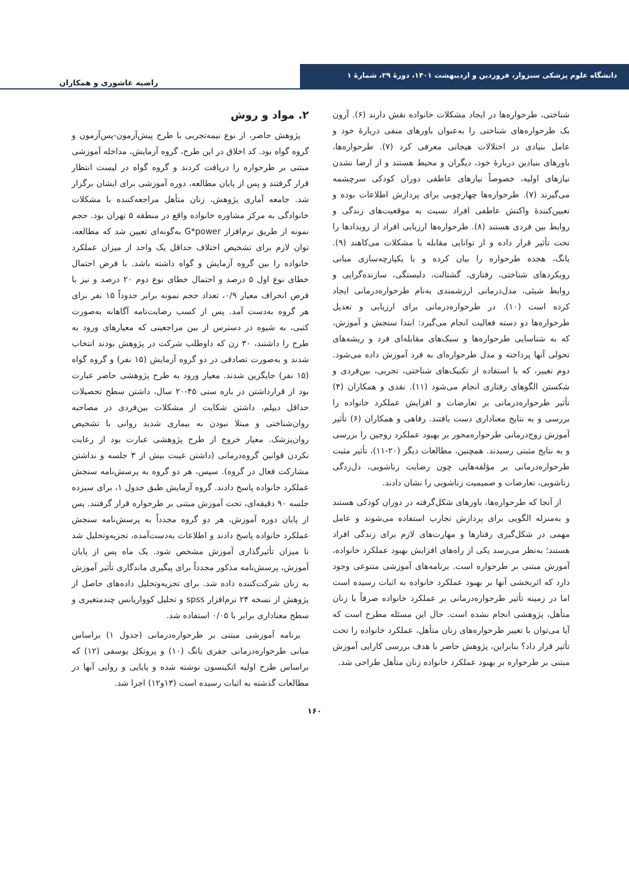دانشگاه علوم پزشکی سبزوار، فروردین و اردیبهشت ۱۴۰۱، دورهٔ ۲۹، شمارهٔ ۱
راضیه عاشوری و همکاران
شناختی، طرحواره‌ها در ایجاد مشکلات خانواده نقش دارند (۶). آرون بک طرحواره‌های شناختی را به‌عنوان باورهای منفی دربارهٔ خود و عامل بنیادی در اختلالات هیجانی معرفی کرد (۷). طرحواره‌ها، باورهای بنیادین دربارهٔ خود، دیگران و محیط هستند و از ارضا نشدن نیازهای اولیه، خصوصاً نیازهای عاطفی دوران کودکی سرچشمه می‌گیرند (۷). طرحواره‌ها چهارچوبی برای پردازش اطلاعات بوده و تعیین‌کنندهٔ واکنش عاطفی افراد نسبت به موقعیت‌های زندگی و روابط بین فردی هستند (۸). طرحواره‌ها ارزیابی افراد از رویدادها را تحت تأثیر قرار داده و از توانایی مقابله با مشکلات می‌کاهند (۹). یانگ، هجده طرحواره را بیان کرده و با یکپارچه‌سازی مبانی رویکردهای شناختی، رفتاری، گشتالت، دلبستگی، سازنده‌گرایی و روابط شیئی، مدل‌درمانی ارزشمندی به‌نام طرحواره‌درمانی ایجاد کرده است (۱۰). در طرحواره‌درمانی برای ارزیابی و تعدیل طرحواره‌ها دو دسته فعالیت انجام می‌گیرد: ابتدا سنجش و آموزش، که به شناسایی طرحواره‌ها و سبک‌های مقابله‌ای فرد و ریشه‌های تحولی آنها پرداخته و مدل طرحواره‌ای به فرد آموزش داده می‌شود. دوم تغییر، که با استفاده از تکنیک‌های شناختی، تجربی، بین‌فردی و شکستن الگوهای رفتاری انجام می‌شود (۱۱). نقدی و همکاران (۴) تأثیر طرحواره‌درمانی بر تعارضات و افزایش عملکرد خانواده را بررسی و به نتایج معناداری دست یافتند. رفاهی و همکاران (۶) تأثیر آموزش زوج‌درمانی طرحواره‌محور بر بهبود عملکرد زوجین را بررسی و به نتایج مثبتی رسیدند. همچنین، مطالعات دیگر (۲۰-۱۱)، تأثیر مثبت طرحواره‌درمانی بر مؤلفه‌هایی چون رضایت زناشویی، دل‌زدگی زناشویی، تعارضات و صمیمیت زناشویی را نشان دادند.
از آنجا که طرحواره‌ها، باورهای شکل‌گرفته در دوران کودکی هستند و به‌منزله الگویی برای پردازش تجارب استفاده می‌شوند و عامل مهمی در شکل‌گیری رفتارها و مهارت‌های لازم برای زندگی افراد هستند؛ به‌نظر می‌رسد یکی از راه‌های افزایش بهبود عملکرد خانواده، آموزش مبتنی بر طرحواره است. برنامه‌های آموزشی متنوعی وجود دارد که اثربخشی آنها بر بهبود عملکرد خانواده به اثبات رسیده است اما در زمینه تأثیر طرحواره‌درمانی بر عملکرد خانواده صرفاً با زنان متأهل، پژوهشی انجام نشده است. حال این مسئله مطرح است که آیا می‌توان با تغییر طرحواره‌های زنان متأهل، عملکرد خانواده را تحت تأثیر قرار داد؟ بنابراین، پژوهش حاضر با هدف بررسی کارایی آموزش مبتنی بر طرحواره بر بهبود عملکرد خانواده زنان متأهل طراحی شد.
۲. مواد و روش
پژوهش حاضر، از نوع نیمه‌تجربی با طرح پیش‌آزمون-پس‌آزمون و گروه گواه بود. کد اخلاق در این طرح، گروه آزمایش، مداخله آموزشی مبتنی بر طرحواره را دریافت کردند و گروه گواه در لیست انتظار قرار گرفتند و پس از پایان مطالعه، دوره آموزشی برای ایشان برگزار شد. جامعه آماری پژوهش، زنان متأهل مراجعه‌کننده با مشکلات خانوادگی به مرکز مشاوره خانواده واقع در منطقه ۵ تهران بود. حجم نمونه از طریق نرم‌افزار G*power به‌گونه‌ای تعیین شد که مطالعه، توان لازم برای تشخیص اختلاف حداقل یک واحد از میزان عملکرد خانواده را بین گروه آزمایش و گواه داشته باشد. با فرض احتمال خطای نوع اول ۵ درصد و احتمال خطای نوع دوم ۲۰ درصد و نیز با فرض انحراف معیار ۰/۹، تعداد حجم نمونه برابر حدوداً ۱۵ نفر برای هر گروه به‌دست آمد. پس از کسب رضایت‌نامه آگاهانه به‌صورت کتبی، به شیوه در دسترس از بین مراجعینی که معیارهای ورود به طرح را داشتند، ۳۰ زن که داوطلب شرکت در پژوهش بودند انتخاب شدند و به‌صورت تصادفی در دو گروه آزمایش (۱۵ نفر) و گروه گواه (۱۵ نفر) جایگزین شدند. معیار ورود به طرح پژوهشی حاضر عبارت بود از قرارداشتن در بازه سنی ۴۵-۲۰ سال، داشتن سطح تحصیلات حداقل دیپلم، داشتن شکایت از مشکلات بین‌فردی در مصاحبه روان‌شناختی و مبتلا نبودن به بیماری شدید روانی با تشخیص روان‌پزشک. معیار خروج از طرح پژوهشی عبارت بود از رعایت نکردن قوانین گروه‌درمانی (داشتن غیبت بیش از ۳ جلسه و نداشتن مشارکت فعال در گروه). سپس، هر دو گروه به پرسش‌نامه سنجش عملکرد خانواده پاسخ دادند. گروه آزمایش طبق جدول ۱، برای سیزده جلسه ۹۰ دقیقه‌ای، تحت آموزش مبتنی بر طرحواره قرار گرفتند. پس از پایان دوره آموزش، هر دو گروه مجدداً به پرسش‌نامه سنجش عملکرد خانواده پاسخ دادند و اطلاعات به‌دست‌آمده، تجزیه‌وتحلیل شد تا میزان تأثیرگذاری آموزش مشخص شود. یک ماه پس از پایان آموزش، پرسش‌نامه مذکور مجدداً برای پیگیری ماندگاری تأثیر آموزش به زنان شرکت‌کننده داده شد. برای تجزیه‌وتحلیل داده‌های حاصل از پژوهش از نسخه ۲۴ نرم‌افزار spss و تحلیل کوواریانس چندمتغیری و سطح معناداری برابر با ۰/۰۵ استفاده شد.
برنامه آموزشی مبتنی بر طرحواره‌درمانی (جدول ۱) براساس مبانی طرحواره‌درمانی جفری یانگ (۱۰) و پروتکل یوسفی (۱۲) که براساس طرح اولیه اتکینسون نوشته شده و پایایی و روایی آنها در مطالعات گذشته به اثبات رسیده است (۱۳و۱۲) اجرا شد.
۱۶۰